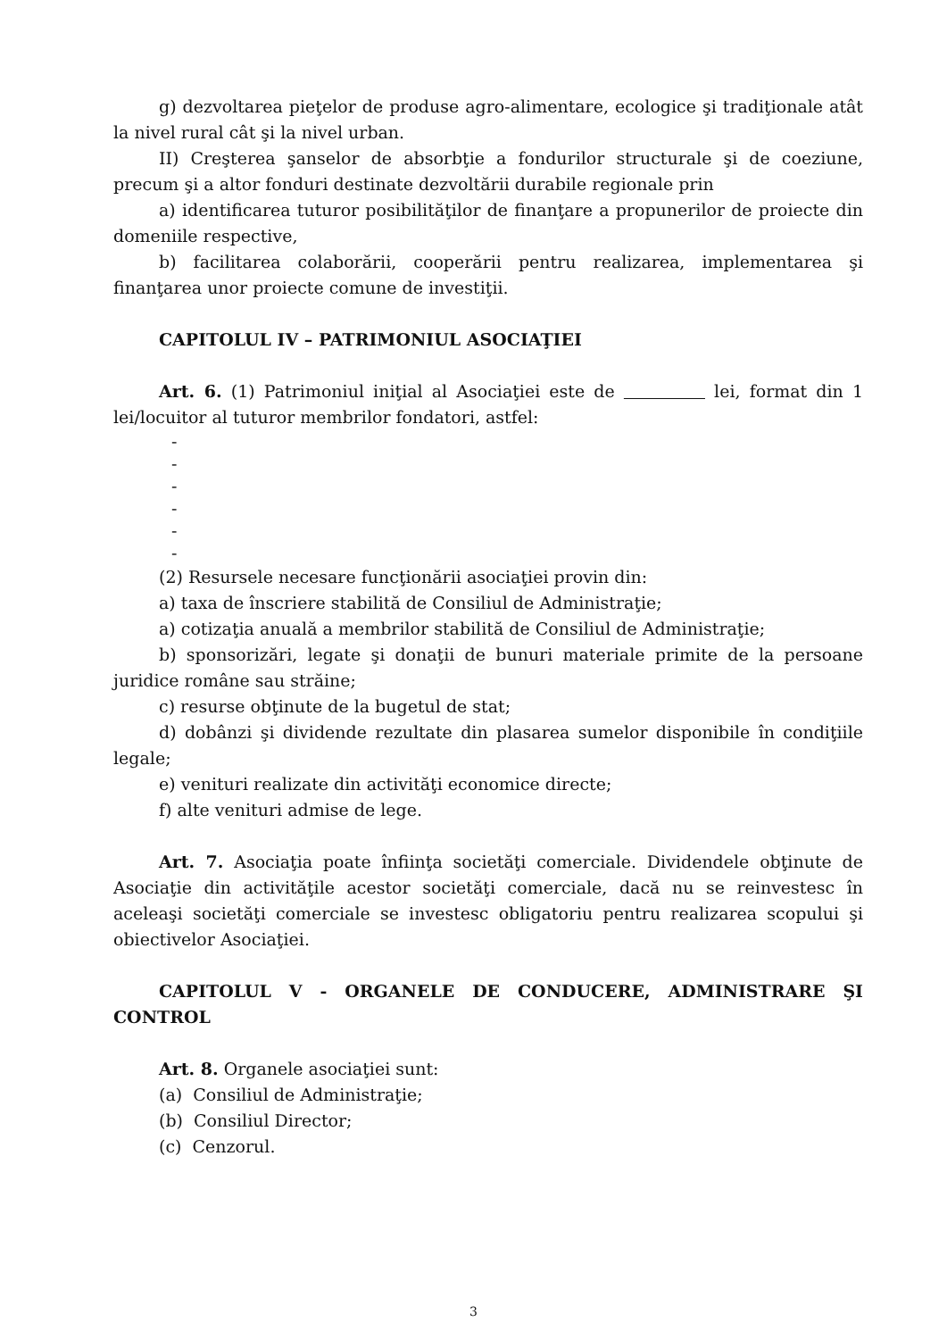g) dezvoltarea pieţelor de produse agro-alimentare, ecologice şi tradiţionale atât la nivel rural cât şi la nivel urban.
II) Creşterea şanselor de absorbţie a fondurilor structurale şi de coeziune, precum şi a altor fonduri destinate dezvoltării durabile regionale prin
a) identificarea tuturor posibilităţilor de finanţare a propunerilor de proiecte din domeniile respective,
b) facilitarea colaborării, cooperării pentru realizarea, implementarea şi finanţarea unor proiecte comune de investiţii.
CAPITOLUL IV – PATRIMONIUL ASOCIAŢIEI
Art. 6. (1) Patrimoniul iniţial al Asociaţiei este de lei, format din 1 lei/locuitor al tuturor membrilor fondatori, astfel:
-
-
-
-
-
-
(2) Resursele necesare funcţionării asociaţiei provin din:
a) taxa de înscriere stabilită de Consiliul de Administraţie;
a) cotizaţia anuală a membrilor stabilită de Consiliul de Administraţie;
b) sponsorizări, legate şi donaţii de bunuri materiale primite de la persoane juridice române sau străine;
c) resurse obţinute de la bugetul de stat;
d) dobânzi şi dividende rezultate din plasarea sumelor disponibile în condiţiile legale;
e) venituri realizate din activităţi economice directe;
f) alte venituri admise de lege.
Art. 7. Asociaţia poate înfiinţa societăţi comerciale. Dividendele obţinute de Asociaţie din activităţile acestor societăţi comerciale, dacă nu se reinvestesc în aceleaşi societăţi comerciale se investesc obligatoriu pentru realizarea scopului şi obiectivelor Asociaţiei.
CAPITOLUL V - ORGANELE DE CONDUCERE, ADMINISTRARE ŞI CONTROL
Art. 8. Organele asociaţiei sunt:
(a) Consiliul de Administraţie;
(b) Consiliul Director;
(c) Cenzorul.
3